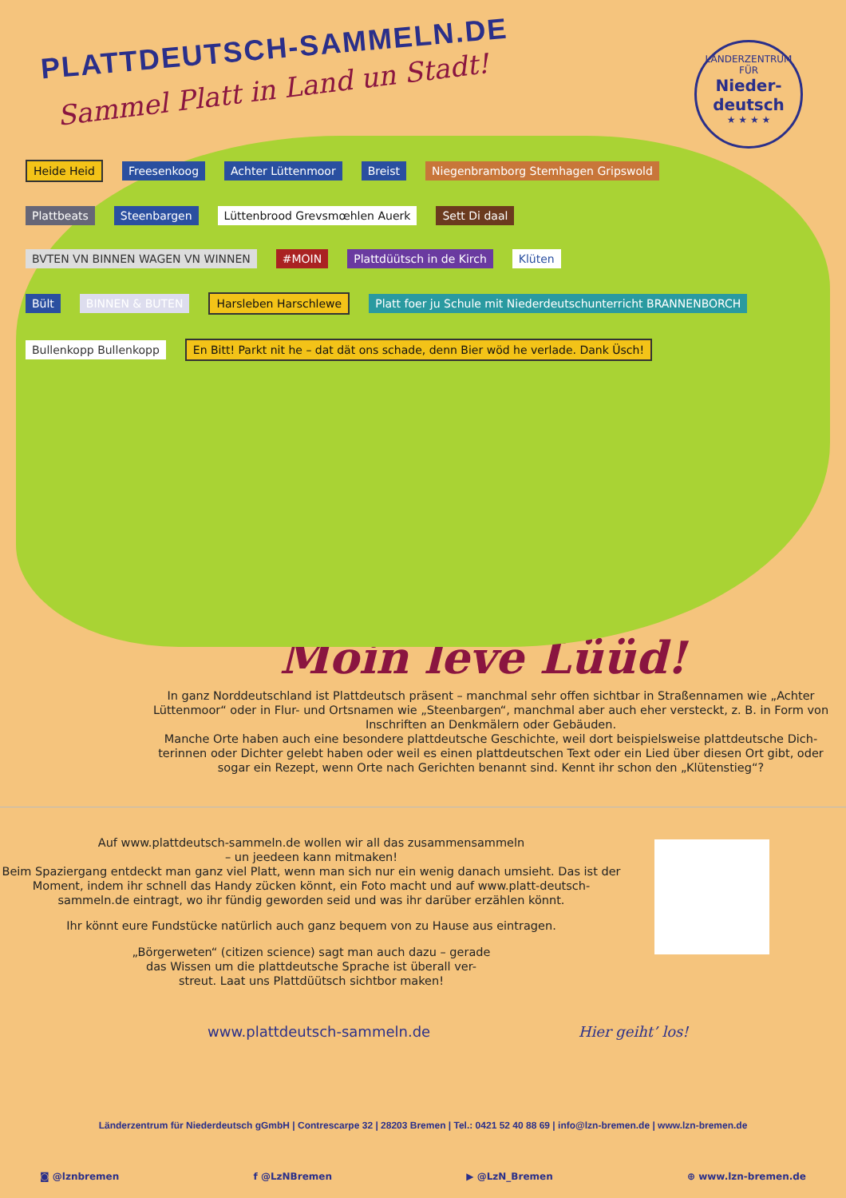PLATTDEUTSCH-SAMMELN.DE
Sammel Platt in Land un Stadt!
LÄNDERZENTRUM
FÜR
Nieder-
deutsch
★ ★ ★ ★
Heide Heid Freesenkoog Achter Lüttenmoor Breist Niegenbramborg Stemhagen Gripswold
Plattbeats Steenbargen Lüttenbrood Grevsmœhlen Auerk Sett Di daal
BVTEN VN BINNEN WAGEN VN WINNEN #MOIN Plattdüütsch in de Kirch Klüten
Bült BINNEN & BUTEN Harsleben Harschlewe Platt foer ju Schule mit Niederdeutschunterricht BRANNENBORCH
Bullenkopp Bullenkopp En Bitt! Parkt nit he – dat dät ons schade, denn Bier wöd he verlade. Dank Üsch!
Moin leve Lüüd!
In ganz Norddeutschland ist Plattdeutsch präsent – manchmal sehr offen sichtbar in Straßennamen wie „Achter Lüttenmoor“ oder in Flur- und Ortsnamen wie „Steenbargen“, manchmal aber auch eher versteckt, z. B. in Form von Inschriften an Denkmälern oder Gebäuden.
Manche Orte haben auch eine besondere plattdeutsche Geschichte, weil dort beispielsweise plattdeutsche Dich-terinnen oder Dichter gelebt haben oder weil es einen plattdeutschen Text oder ein Lied über diesen Ort gibt, oder sogar ein Rezept, wenn Orte nach Gerichten benannt sind. Kennt ihr schon den „Klütenstieg“?
Auf www.plattdeutsch-sammeln.de wollen wir all das zusammensammeln
– un jeedeen kann mitmaken!
Beim Spaziergang entdeckt man ganz viel Platt, wenn man sich nur ein wenig danach umsieht. Das ist der Moment, indem ihr schnell das Handy zücken könnt, ein Foto macht und auf www.platt-deutsch-sammeln.de eintragt, wo ihr fündig geworden seid und was ihr darüber erzählen könnt.
Ihr könnt eure Fundstücke natürlich auch ganz bequem von zu Hause aus eintragen.
„Börgerweten“ (citizen science) sagt man auch dazu – gerade
das Wissen um die plattdeutsche Sprache ist überall ver-
streut. Laat uns Plattdüütsch sichtbor maken!
www.plattdeutsch-sammeln.de Hier geiht’ los!
Länderzentrum für Niederdeutsch gGmbH | Contrescarpe 32 | 28203 Bremen | Tel.: 0421 52 40 88 69 | info@lzn-bremen.de | www.lzn-bremen.de
◙ @lznbremen f @LzNBremen ▶ @LzN_Bremen ⊕ www.lzn-bremen.de